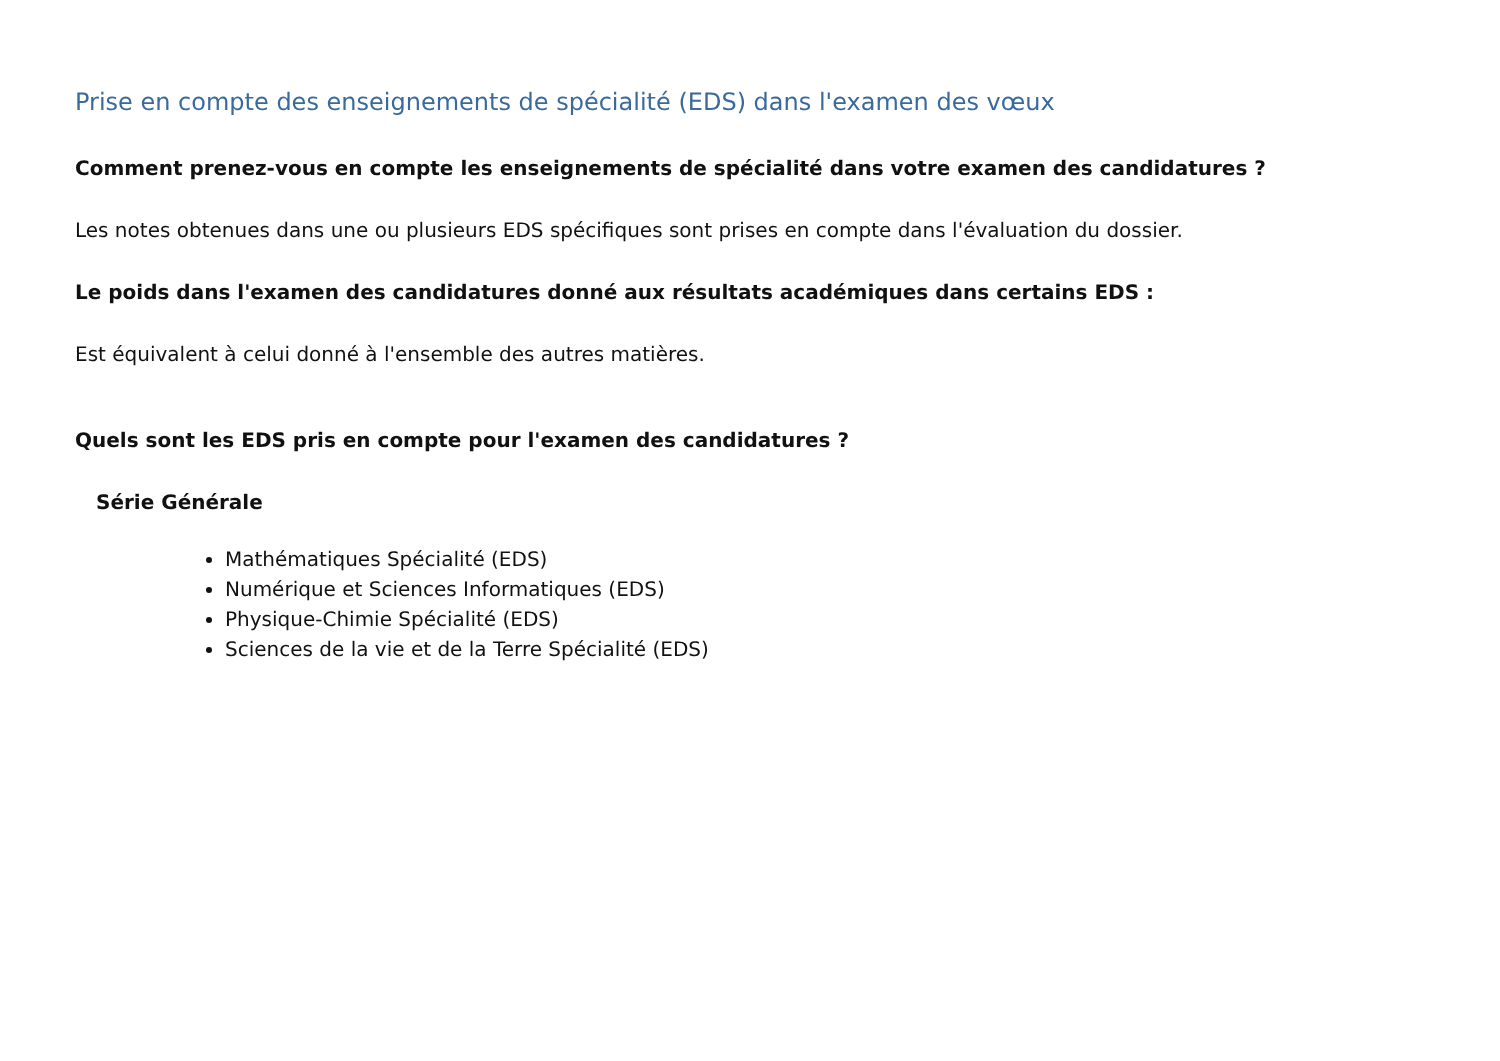Prise en compte des enseignements de spécialité (EDS) dans l'examen des vœux
Comment prenez-vous en compte les enseignements de spécialité dans votre examen des candidatures ?
Les notes obtenues dans une ou plusieurs EDS spécifiques sont prises en compte dans l'évaluation du dossier.
Le poids dans l'examen des candidatures donné aux résultats académiques dans certains EDS :
Est équivalent à celui donné à l'ensemble des autres matières.
Quels sont les EDS pris en compte pour l'examen des candidatures ?
Série Générale
Mathématiques Spécialité (EDS)
Numérique et Sciences Informatiques (EDS)
Physique-Chimie Spécialité (EDS)
Sciences de la vie et de la Terre Spécialité (EDS)